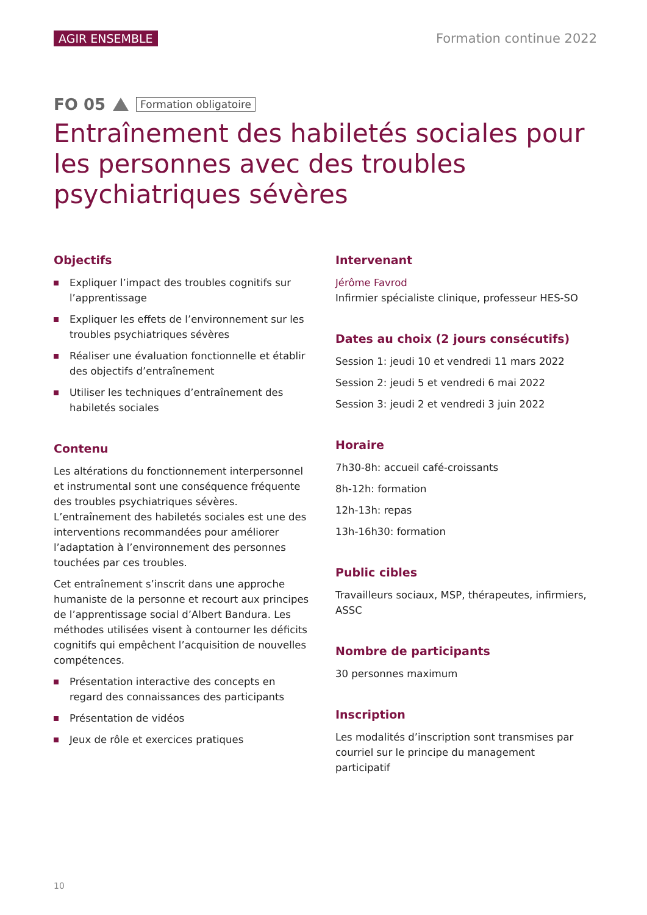AGIR ENSEMBLE Formation continue 2022
FO 05
Formation obligatoire
Entraînement des habiletés sociales pour les personnes avec des troubles psychiatriques sévères
Objectifs
Expliquer l’impact des troubles cognitifs sur l’apprentissage
Expliquer les effets de l’environnement sur les troubles psychiatriques sévères
Réaliser une évaluation fonctionnelle et établir des objectifs d’entraînement
Utiliser les techniques d’entraînement des habiletés sociales
Contenu
Les altérations du fonctionnement interpersonnel et instrumental sont une conséquence fréquente des troubles psychiatriques sévères. L’entraînement des habiletés sociales est une des interventions recommandées pour améliorer l’adaptation à l’environnement des personnes touchées par ces troubles.
Cet entraînement s’inscrit dans une approche humaniste de la personne et recourt aux principes de l’apprentissage social d’Albert Bandura. Les méthodes utilisées visent à contourner les déficits cognitifs qui empêchent l’acquisition de nouvelles compétences.
Présentation interactive des concepts en regard des connaissances des participants
Présentation de vidéos
Jeux de rôle et exercices pratiques
Intervenant
Jérôme Favrod
Infirmier spécialiste clinique, professeur HES-SO
Dates au choix (2 jours consécutifs)
Session 1: jeudi 10 et vendredi 11 mars 2022
Session 2: jeudi 5 et vendredi 6 mai 2022
Session 3: jeudi 2 et vendredi 3 juin 2022
Horaire
7h30-8h: accueil café-croissants
8h-12h: formation
12h-13h: repas
13h-16h30: formation
Public cibles
Travailleurs sociaux, MSP, thérapeutes, infirmiers, ASSC
Nombre de participants
30 personnes maximum
Inscription
Les modalités d’inscription sont transmises par courriel sur le principe du management participatif
10